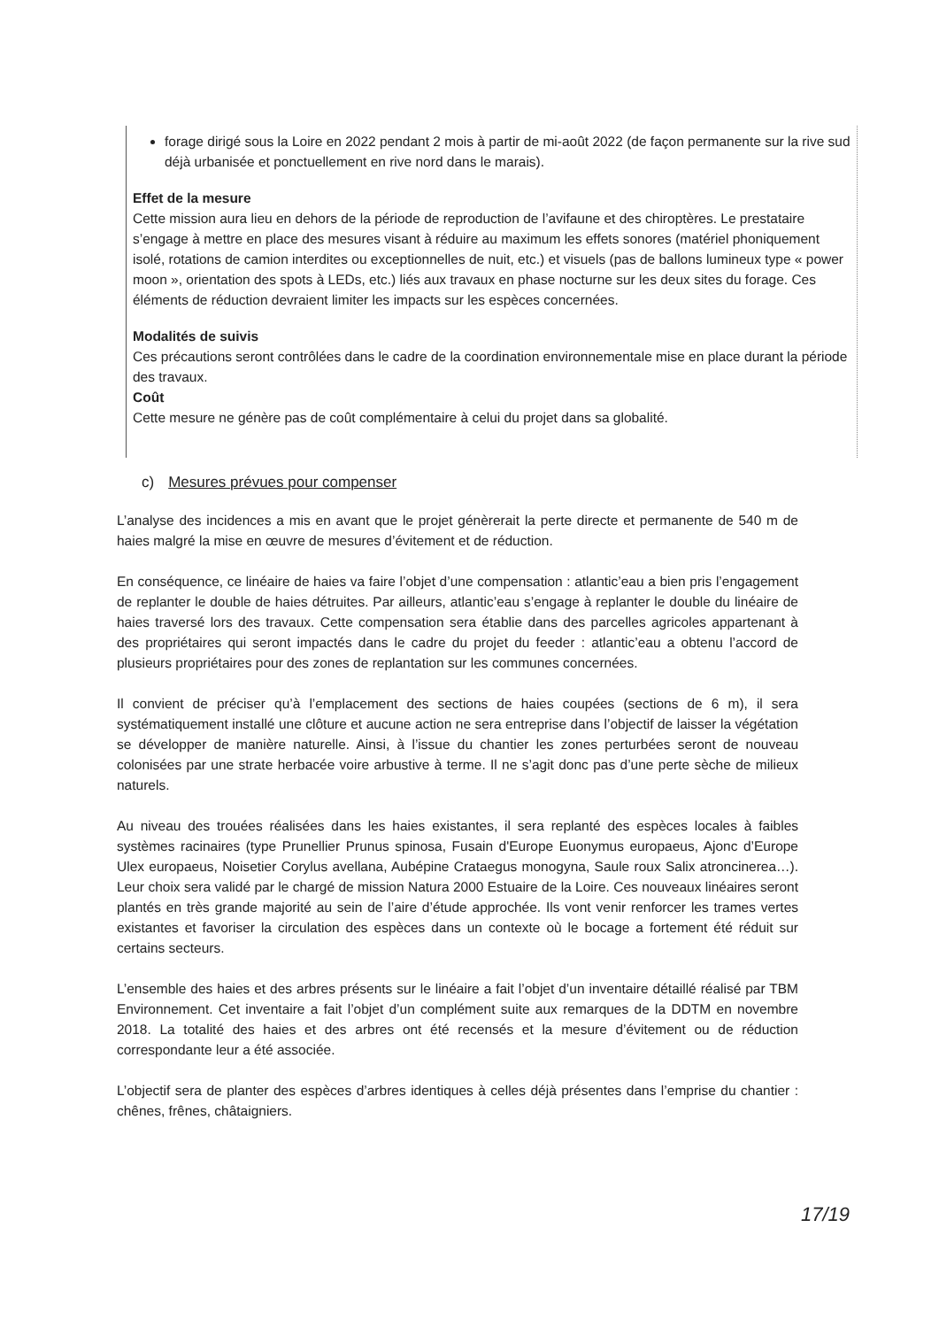forage dirigé sous la Loire en 2022 pendant 2 mois à partir de mi-août 2022 (de façon permanente sur la rive sud déjà urbanisée et ponctuellement en rive nord dans le marais).
Effet de la mesure
Cette mission aura lieu en dehors de la période de reproduction de l’avifaune et des chiroptères. Le prestataire s’engage à mettre en place des mesures visant à réduire au maximum les effets sonores (matériel phoniquement isolé, rotations de camion interdites ou exceptionnelles de nuit, etc.) et visuels (pas de ballons lumineux type « power moon », orientation des spots à LEDs, etc.) liés aux travaux en phase nocturne sur les deux sites du forage. Ces éléments de réduction devraient limiter les impacts sur les espèces concernées.
Modalités de suivis
Ces précautions seront contrôlées dans le cadre de la coordination environnementale mise en place durant la période des travaux.
Coût
Cette mesure ne génère pas de coût complémentaire à celui du projet dans sa globalité.
c) Mesures prévues pour compenser
L’analyse des incidences a mis en avant que le projet génèrerait la perte directe et permanente de 540 m de haies malgré la mise en œuvre de mesures d’évitement et de réduction.
En conséquence, ce linéaire de haies va faire l’objet d’une compensation : atlantic’eau a bien pris l’engagement de replanter le double de haies détruites. Par ailleurs, atlantic’eau s’engage à replanter le double du linéaire de haies traversé lors des travaux. Cette compensation sera établie dans des parcelles agricoles appartenant à des propriétaires qui seront impactés dans le cadre du projet du feeder : atlantic’eau a obtenu l’accord de plusieurs propriétaires pour des zones de replantation sur les communes concernées.
Il convient de préciser qu’à l’emplacement des sections de haies coupées (sections de 6 m), il sera systématiquement installé une clôture et aucune action ne sera entreprise dans l’objectif de laisser la végétation se développer de manière naturelle. Ainsi, à l’issue du chantier les zones perturbées seront de nouveau colonisées par une strate herbacée voire arbustive à terme. Il ne s’agit donc pas d’une perte sèche de milieux naturels.
Au niveau des trouées réalisées dans les haies existantes, il sera replanté des espèces locales à faibles systèmes racinaires (type Prunellier Prunus spinosa, Fusain d'Europe Euonymus europaeus, Ajonc d’Europe Ulex europaeus, Noisetier Corylus avellana, Aubépine Crataegus monogyna, Saule roux Salix atroncinerea…). Leur choix sera validé par le chargé de mission Natura 2000 Estuaire de la Loire. Ces nouveaux linéaires seront plantés en très grande majorité au sein de l’aire d’étude approchée. Ils vont venir renforcer les trames vertes existantes et favoriser la circulation des espèces dans un contexte où le bocage a fortement été réduit sur certains secteurs.
L’ensemble des haies et des arbres présents sur le linéaire a fait l’objet d’un inventaire détaillé réalisé par TBM Environnement. Cet inventaire a fait l’objet d’un complément suite aux remarques de la DDTM en novembre 2018. La totalité des haies et des arbres ont été recensés et la mesure d’évitement ou de réduction correspondante leur a été associée.
L’objectif sera de planter des espèces d’arbres identiques à celles déjà présentes dans l’emprise du chantier : chênes, frênes, châtaigniers.
17/19